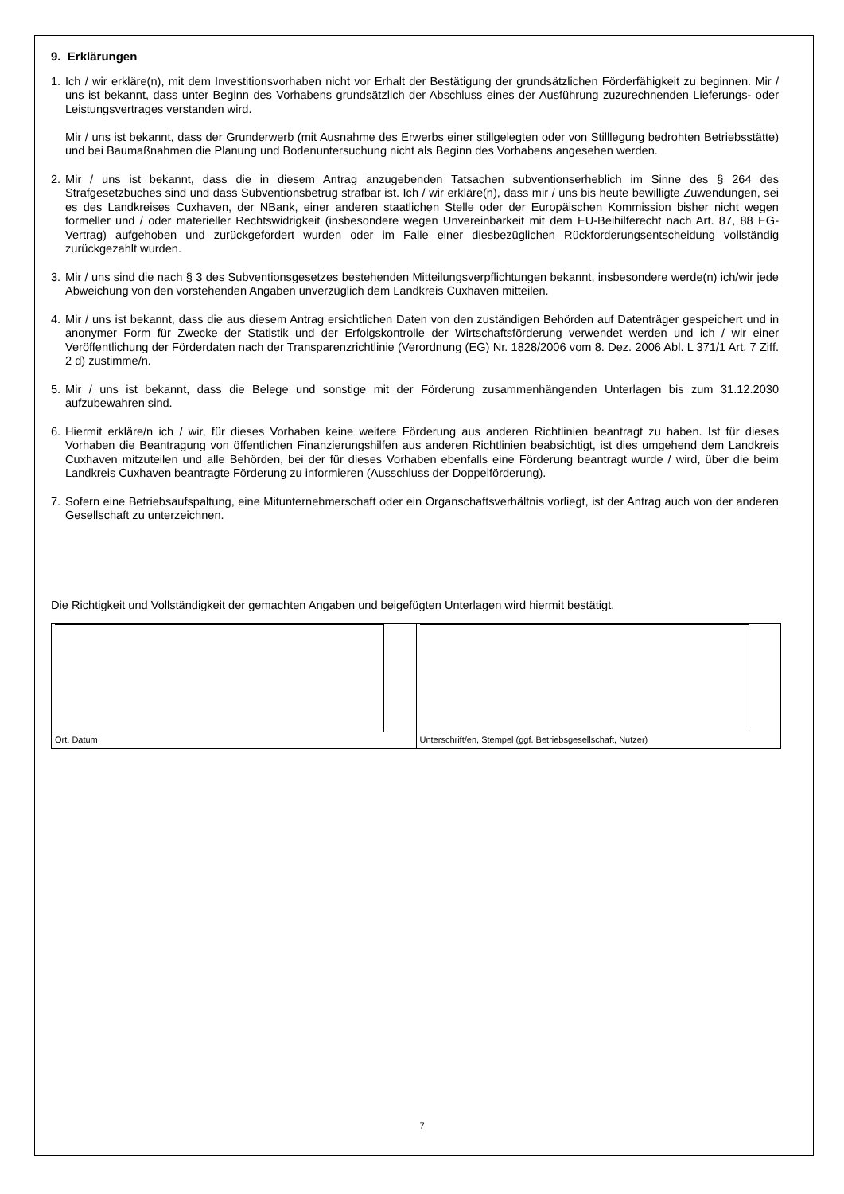9. Erklärungen
1. Ich / wir erkläre(n), mit dem Investitionsvorhaben nicht vor Erhalt der Bestätigung der grundsätzlichen Förderfähigkeit zu beginnen. Mir / uns ist bekannt, dass unter Beginn des Vorhabens grundsätzlich der Abschluss eines der Ausführung zuzurechnenden Lieferungs- oder Leistungsvertrages verstanden wird.
Mir / uns ist bekannt, dass der Grunderwerb (mit Ausnahme des Erwerbs einer stillgelegten oder von Stilllegung bedrohten Betriebsstätte) und bei Baumaßnahmen die Planung und Bodenuntersuchung nicht als Beginn des Vorhabens angesehen werden.
2. Mir / uns ist bekannt, dass die in diesem Antrag anzugebenden Tatsachen subventionserheblich im Sinne des § 264 des Strafgesetzbuches sind und dass Subventionsbetrug strafbar ist. Ich / wir erkläre(n), dass mir / uns bis heute bewilligte Zuwendungen, sei es des Landkreises Cuxhaven, der NBank, einer anderen staatlichen Stelle oder der Europäischen Kommission bisher nicht wegen formeller und / oder materieller Rechtswidrigkeit (insbesondere wegen Unvereinbarkeit mit dem EU-Beihilferecht nach Art. 87, 88 EG-Vertrag) aufgehoben und zurückgefordert wurden oder im Falle einer diesbezüglichen Rückforderungsentscheidung vollständig zurückgezahlt wurden.
3. Mir / uns sind die nach § 3 des Subventionsgesetzes bestehenden Mitteilungsverpflichtungen bekannt, insbesondere werde(n) ich/wir jede Abweichung von den vorstehenden Angaben unverzüglich dem Landkreis Cuxhaven mitteilen.
4. Mir / uns ist bekannt, dass die aus diesem Antrag ersichtlichen Daten von den zuständigen Behörden auf Datenträger gespeichert und in anonymer Form für Zwecke der Statistik und der Erfolgskontrolle der Wirtschaftsförderung verwendet werden und ich / wir einer Veröffentlichung der Förderdaten nach der Transparenzrichtlinie (Verordnung (EG) Nr. 1828/2006 vom 8. Dez. 2006 Abl. L 371/1 Art. 7 Ziff. 2 d) zustimme/n.
5. Mir / uns ist bekannt, dass die Belege und sonstige mit der Förderung zusammenhängenden Unterlagen bis zum 31.12.2030 aufzubewahren sind.
6. Hiermit erkläre/n ich / wir, für dieses Vorhaben keine weitere Förderung aus anderen Richtlinien beantragt zu haben. Ist für dieses Vorhaben die Beantragung von öffentlichen Finanzierungshilfen aus anderen Richtlinien beabsichtigt, ist dies umgehend dem Landkreis Cuxhaven mitzuteilen und alle Behörden, bei der für dieses Vorhaben ebenfalls eine Förderung beantragt wurde / wird, über die beim Landkreis Cuxhaven beantragte Förderung zu informieren (Ausschluss der Doppelförderung).
7. Sofern eine Betriebsaufspaltung, eine Mitunternehmerschaft oder ein Organschaftsverhältnis vorliegt, ist der Antrag auch von der anderen Gesellschaft zu unterzeichnen.
Die Richtigkeit und Vollständigkeit der gemachten Angaben und beigefügten Unterlagen wird hiermit bestätigt.
Ort, Datum Unterschrift/en, Stempel (ggf. Betriebsgesellschaft, Nutzer)
7